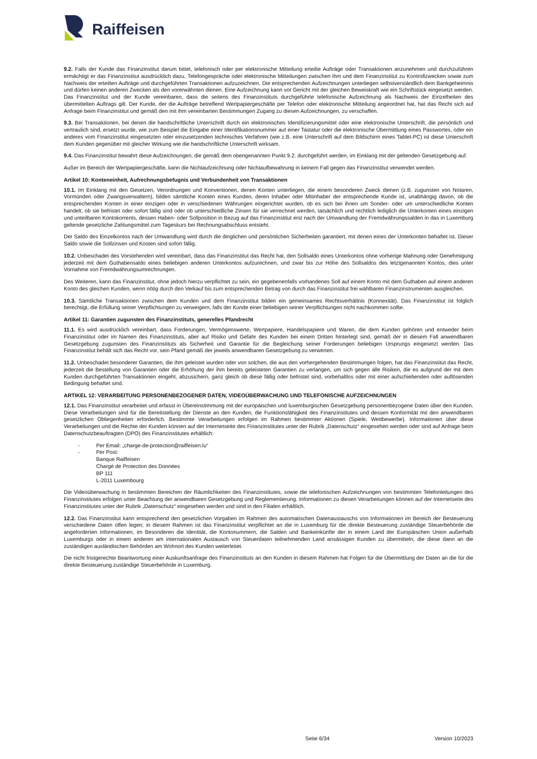Raiffeisen
9.2. Falls der Kunde das Finanzinstitut darum bittet, telefonisch oder per elektronische Mitteilung erteilte Aufträge oder Transaktionen anzunehmen und durchzuführen ermächtigt er das Finanzinstitut ausdrücklich dazu, Telefongespräche oder elektronische Mitteilungen zwischen ihm und dem Finanzinstitut zu Kontrollzwecken sowie zum Nachweis der erteilten Aufträge und durchgeführten Transaktionen aufzuzeichnen. Die entsprechenden Aufzeichnungen unterliegen selbstverständlich dem Bankgeheimnis und dürfen keinen anderen Zwecken als den vorerwähnten dienen. Eine Aufzeichnung kann vor Gericht mit der gleichen Beweiskraft wie ein Schriftstück eingesetzt werden. Das Finanzinstitut und der Kunde vereinbaren, dass die seitens des Finanzinstituts durchgeführte telefonische Aufzeichnung als Nachweis der Einzelheiten des übermittelten Auftrags gilt. Der Kunde, der die Aufträge betreffend Wertpapiergeschäfte per Telefon oder elektronische Mitteilung angeordnet hat, hat das Recht sich auf Anfrage beim Finanzinstitut und gemäß den mit ihm vereinbarten Bestimmungen Zugang zu diesen Aufzeichnungen, zu verschaffen.
9.3. Bei Transaktionen, bei denen die handschriftliche Unterschrift durch ein elektronisches Identifizierungsmittel oder eine elektronische Unterschrift, die persönlich und vertraulich sind, ersetzt wurde, wie zum Beispiel die Eingabe einer Identifikationsnummer auf einer Tastatur oder die elektronische Übermittlung eines Passwortes, oder ein anderes vom Finanzinstitut eingesetzten oder einzusetzenden technisches Verfahren (wie z.B. eine Unterschrift auf dem Bildschirm eines Tablet-PC) ist diese Unterschrift dem Kunden gegenüber mit gleicher Wirkung wie die handschriftliche Unterschrift wirksam.
9.4. Das Finanzinstitut bewahrt diese Aufzeichnungen, die gemäß dem obengenannten Punkt 9.2. durchgeführt werden, im Einklang mit der geltenden Gesetzgebung auf.
Außer im Bereich der Wertpapiergeschäfte, kann die Nichtaufzeichnung oder Nichtaufbewahrung in keinem Fall gegen das Finanzinstitut verwendet werden.
Artikel 10: Konteneinheit, Aufrechnungsbefugnis und Verbundenheit von Transaktionen
10.1. Im Einklang mit den Gesetzen, Verordnungen und Konventionen, denen Konten unterliegen, die einem besonderen Zweck dienen (z.B. zugunsten von Notaren, Vormünden oder Zwangsverwaltern), bilden sämtliche Konten eines Kunden, deren Inhaber oder Mitinhaber der entsprechende Kunde ist, unabhängig davon, ob die entsprechenden Konten in einer einzigen oder in verschiedenen Währungen eingerichtet wurden, ob es sich bei ihnen um Sonder- oder um unterschiedliche Konten handelt, ob sie befristet oder sofort fällig sind oder ob unterschiedliche Zinsen für sie verrechnet werden, tatsächlich und rechtlich lediglich die Unterkonten eines einzigen und unteilbaren Kontokorrents, dessen Haben- oder Sollposition in Bezug auf das Finanzinstitut erst nach der Umwandlung der Fremdwährungssalden in das in Luxemburg geltende gesetzliche Zahlungsmittel zum Tageskurs bei Rechnungsabschluss entsteht.
Der Saldo des Einzelkontos nach der Umwandlung wird durch die dinglichen und persönlichen Sicherheiten garantiert, mit denen eines der Unterkonten behaftet ist. Dieser Saldo sowie die Sollzinsen und Kosten sind sofort fällig.
10.2. Unbeschadet des Vorstehenden wird vereinbart, dass das Finanzinstitut das Recht hat, den Sollsaldo eines Unterkontos ohne vorherige Mahnung oder Genehmigung jederzeit mit dem Guthabensaldo eines beliebigen anderen Unterkontos aufzurechnen, und zwar bis zur Höhe des Sollsaldos des letztgenannten Kontos, dies unter Vornahme von Fremdwährungsumrechnungen.
Des Weiteren, kann das Finanzinstitut, ohne jedoch hierzu verpflichtet zu sein, ein gegebenenfalls vorhandenes Soll auf einem Konto mit dem Guthaben auf einem anderen Konto des gleichen Kunden, wenn nötig durch den Verkauf bis zum entsprechenden Betrag von durch das Finanzinstitut frei wählbaren Finanzinstrumenten ausgleichen.
10.3. Sämtliche Transaktionen zwischen dem Kunden und dem Finanzinstitut bilden ein gemeinsames Rechtsverhältnis (Konnexität). Das Finanzinstitut ist folglich berechtigt, die Erfüllung seiner Verpflichtungen zu verweigern, falls der Kunde einer beliebigen seiner Verpflichtungen nicht nachkommen sollte.
Artikel 11: Garantien zugunsten des Finanzinstituts, generelles Pfandrecht
11.1. Es wird ausdrücklich vereinbart, dass Forderungen, Vermögenswerte, Wertpapiere, Handelspapiere und Waren, die dem Kunden gehören und entweder beim Finanzinstitut oder im Namen des Finanzinstituts, aber auf Risiko und Gefahr des Kunden bei einem Dritten hinterlegt sind, gemäß der in diesem Fall anwendbaren Gesetzgebung zugunsten des Finanzinstituts als Sicherheit und Garantie für die Begleichung seiner Forderungen beliebigen Ursprungs eingesetzt werden. Das Finanzinstitut behält sich das Recht vor, sein Pfand gemäß der jeweils anwendbaren Gesetzgebung zu verwerten.
11.2. Unbeschadet besonderer Garantien, die ihm geleistet wurden oder von solchen, die aus den vorhergehenden Bestimmungen folgen, hat das Finanzinstitut das Recht, jederzeit die Bestellung von Garantien oder die Erhöhung der ihm bereits geleisteten Garantien zu verlangen, um sich gegen alle Risiken, die es aufgrund der mit dem Kunden durchgeführten Transaktionen eingeht, abzusichern, ganz gleich ob diese fällig oder befristet sind, vorbehaltlos oder mit einer aufschiebenden oder auflösenden Bedingung behaftet sind.
ARTIKEL 12: VERARBEITUNG PERSONENBEZOGENER DATEN, VIDEOÜBERWACHUNG UND TELEFONISCHE AUFZEICHNUNGEN
12.1. Das Finanzinstitut verarbeitet und erfasst in Übereinstimmung mit der europäischen und luxemburgischen Gesetzgebung personenbezogene Daten über den Kunden. Diese Verarbeitungen sind für die Bereitstellung der Dienste an den Kunden, die Funktionsfähigkeit des Finanzinstitutes und dessen Konformität mit den anwendbaren gesetzlichen Obliegenheiten erforderlich. Bestimmte Verarbeitungen erfolgen im Rahmen bestimmter Aktionen (Spiele, Wettbewerbe). Informationen über diese Verarbeitungen und die Rechte der Kunden können auf der Internetseite des Finanzinstitutes unter der Rubrik „Datenschutz“ eingesehen werden oder sind auf Anfrage beim Datenschutzbeauftragten (DPO) des Finanzinstitutes erhältlich:
- Per Email: „charge-de-protection@raiffeisen.lu“
- Per Post:
Banque Raiffeisen
Chargé de Protection des Données
BP 111
L-2011 Luxembourg
Die Videoüberwachung in bestimmten Bereichen der Räumlichkeiten des Finanzinstitutes, sowie die telefonischen Aufzeichnungen von bestimmten Telefonleitungen des Finanzinstitutes erfolgen unter Beachtung der anwendbaren Gesetzgebung und Reglementierung. Informationen zu diesen Verarbeitungen können auf der Internetseite des Finanzinstitutes unter der Rubrik „Datenschutz“ eingesehen werden und sind in den Filialen erhältlich.
12.2. Das Finanzinstitut kann entsprechend den gesetzlichen Vorgaben im Rahmen des automatischen Datenaustauschs von Informationen im Bereich der Besteuerung verschiedene Daten offen legen; in diesem Rahmen ist das Finanzinstitut verpflichtet an die in Luxemburg für die direkte Besteuerung zuständige Steuerbehörde die angeforderten Informationen, im Besonderen die Identität, die Kontonummern, die Salden und Bankeinkünfte der in einem Land der Europäischen Union außerhalb Luxemburgs oder in einem anderen am internationalen Austausch von Steuerdaten teilnehmenden Land ansässigen Kunden zu übermitteln, die diese dann an die zuständigen ausländischen Behörden am Wohnort des Kunden weiterleitet.
Die nicht fristgerechte Beantwortung einer Auskunftsanfrage des Finanzinstituts an den Kunden in diesem Rahmen hat Folgen für die Übermittlung der Daten an die für die direkte Besteuerung zuständige Steuerbehörde in Luxemburg.
Seite 6/34 Version 10/2023